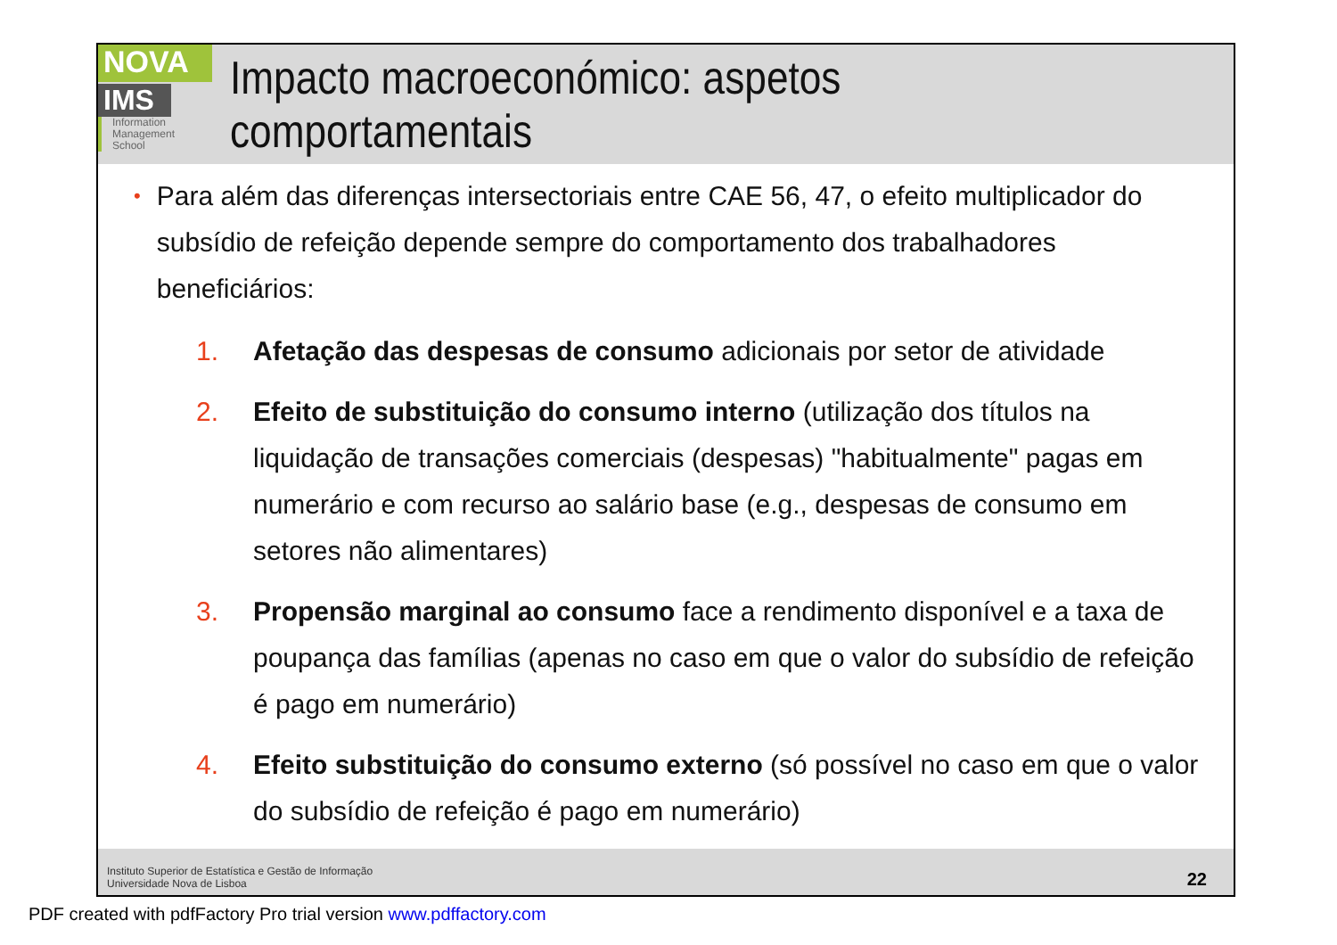NOVA
IMS
Information
Management
School
Impacto macroeconómico: aspetos comportamentais
• Para além das diferenças intersectoriais entre CAE 56, 47, o efeito multiplicador do subsídio de refeição depende sempre do comportamento dos trabalhadores beneficiários:
1. Afetação das despesas de consumo adicionais por setor de atividade
2. Efeito de substituição do consumo interno (utilização dos títulos na liquidação de transações comerciais (despesas) "habitualmente" pagas em numerário e com recurso ao salário base (e.g., despesas de consumo em setores não alimentares)
3. Propensão marginal ao consumo face a rendimento disponível e a taxa de poupança das famílias (apenas no caso em que o valor do subsídio de refeição é pago em numerário)
4. Efeito substituição do consumo externo (só possível no caso em que o valor do subsídio de refeição é pago em numerário)
Instituto Superior de Estatística e Gestão de Informação
Universidade Nova de Lisboa
22
PDF created with pdfFactory Pro trial version www.pdffactory.com